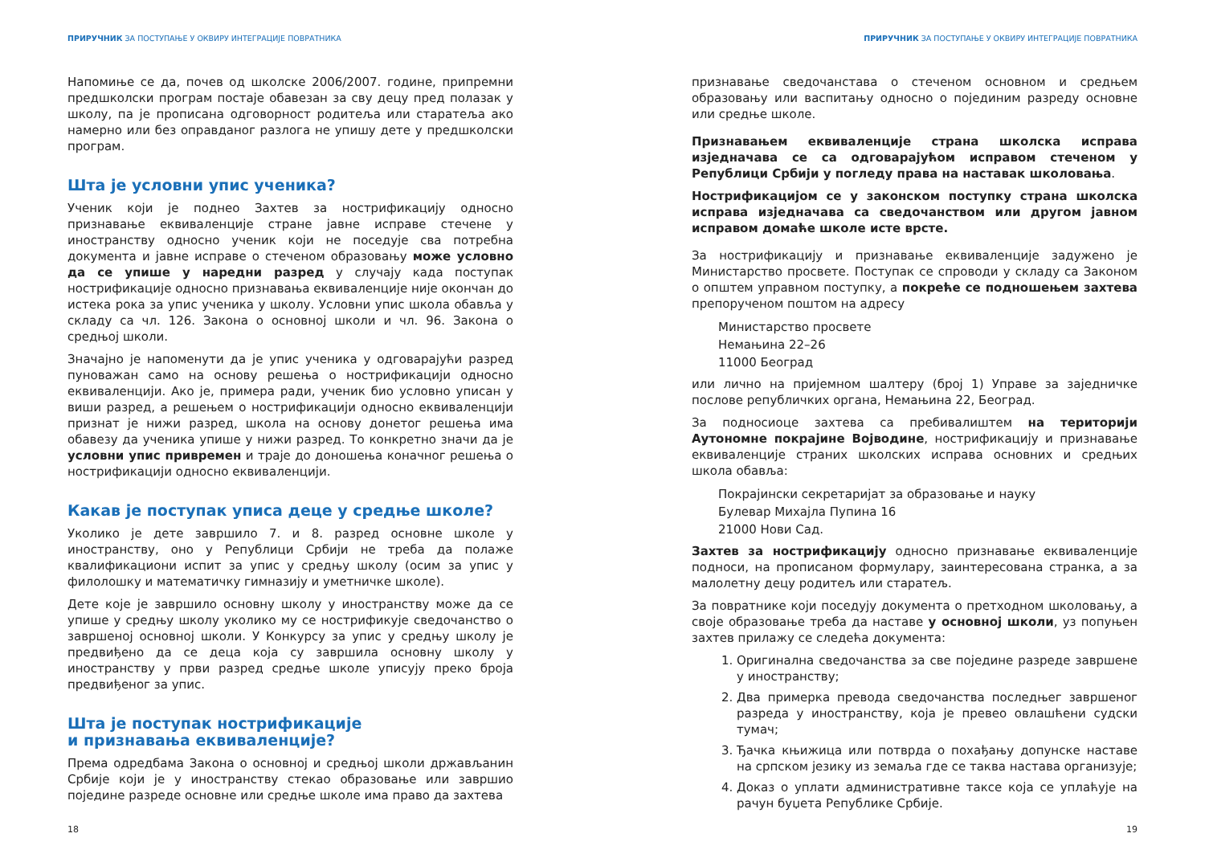ПРИРУЧНИК ЗА ПОСТУПАЊЕ У ОКВИРУ ИНТЕГРАЦИЈЕ ПОВРАТНИКА
Напомиње се да, почев од школске 2006/2007. године, припремни предшколски програм постаје обавезан за сву децу пред полазак у школу, па је прописана одговорност родитеља или старатеља ако намерно или без оправданог разлога не упишу дете у предшколски програм.
Шта је условни упис ученика?
Ученик који је поднео Захтев за нострификацију односно признавање еквиваленције стране јавне исправе стечене у иностранству односно ученик који не поседује сва потребна документа и јавне исправе о стеченом образовању може условно да се упише у наредни разред у случају када поступак нострификације односно признавања еквиваленције није окончан до истека рока за упис ученика у школу. Условни упис школа обавља у складу са чл. 126. Закона о основној школи и чл. 96. Закона о средњој школи.
Значајно је напоменути да је упис ученика у одговарајући разред пуноважан само на основу решења о нострификацији односно еквиваленцији. Ако је, примера ради, ученик био условно уписан у виши разред, а решењем о нострификацији односно еквиваленцији признат је нижи разред, школа на основу донетог решења има обавезу да ученика упише у нижи разред. То конкретно значи да је условни упис привремен и траје до доношења коначног решења о нострификацији односно еквиваленцији.
Какав је поступак уписа деце у средње школе?
Уколико је дете завршило 7. и 8. разред основне школе у иностранству, оно у Републици Србији не треба да полаже квалификациони испит за упис у средњу школу (осим за упис у филолошку и математичку гимназију и уметничке школе).
Дете које је завршило основну школу у иностранству може да се упише у средњу школу уколико му се нострификује сведочанство о завршеној основној школи. У Конкурсу за упис у средњу школу је предвиђено да се деца која су завршила основну школу у иностранству у први разред средње школе уписују преко броја предвиђеног за упис.
Шта је поступак нострификације
и признавања еквиваленције?
Према одредбама Закона о основној и средњој школи држављанин Србије који је у иностранству стекао образовање или завршио поједине разреде основне или средње школе има право да захтева
18
ПРИРУЧНИК ЗА ПОСТУПАЊЕ У ОКВИРУ ИНТЕГРАЦИЈЕ ПОВРАТНИКА
признавање сведочанстава о стеченом основном и средњем образовању или васпитању односно о појединим разреду основне или средње школе.
Признавањем еквиваленције страна школска исправа изједначава се са одговарајућом исправом стеченом у Републици Србији у погледу права на наставак школовања.
Нострификацијом се у законском поступку страна школска исправа изједначава са сведочанством или другом јавном исправом домаће школе исте врсте.
За нострификацију и признавање еквиваленције задужено је Министарство просвете. Поступак се спроводи у складу са Законом о општем управном поступку, а покреће се подношењем захтева препорученом поштом на адресу
Министарство просвете
Немањина 22–26
11000 Београд
или лично на пријемном шалтеру (број 1) Управе за заједничке послове републичких органа, Немањина 22, Београд.
За подносиоце захтева са пребивалиштем на територији Аутономне покрајине Војводине, нострификацију и признавање еквиваленције страних школских исправа основних и средњих школа обавља:
Покрајински секретаријат за образовање и науку
Булевар Михајла Пупина 16
21000 Нови Сад.
Захтев за нострификацију односно признавање еквиваленције подноси, на прописаном формулару, заинтересована странка, а за малолетну децу родитељ или старатељ.
За повратнике који поседују документа о претходном школовању, а своје образовање треба да наставе у основној школи, уз попуњен захтев прилажу се следећа документа:
1. Оригинална сведочанства за све поједине разреде завршене у иностранству;
2. Два примерка превода сведочанства последњег завршеног разреда у иностранству, која је превео овлашћени судски тумач;
3. Ђачка књижица или потврда о похађању допунске наставе на српском језику из земаља где се таква настава организује;
4. Доказ о уплати административне таксе која се уплаћује на рачун буџета Републике Србије.
19